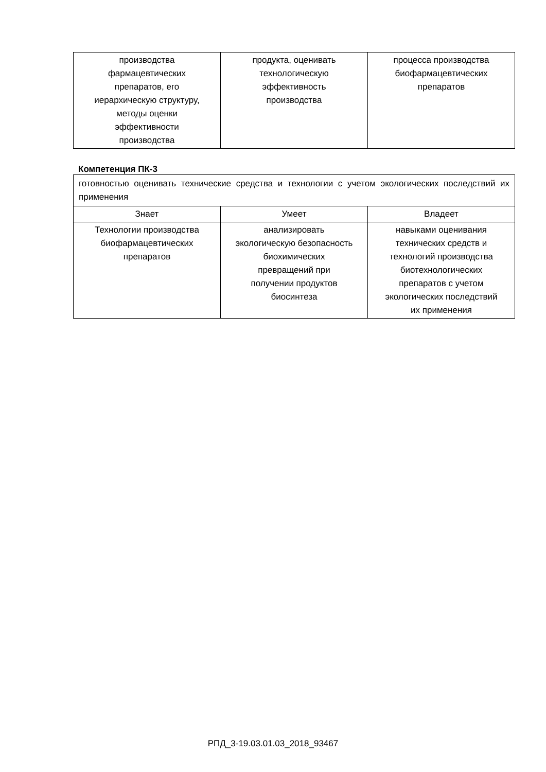| производства фармацевтических препаратов, его иерархическую структуру, методы оценки эффективности производства | продукта, оценивать технологическую эффективность производства | процесса производства биофармацевтических препаратов |
Компетенция ПК-3
| готовностью оценивать технические средства и технологии с учетом экологических последствий их применения | | |
| Знает | Умеет | Владеет |
| Технологии производства биофармацевтических препаратов | анализировать экологическую безопасность биохимических превращений при получении продуктов биосинтеза | навыками оценивания технических средств и технологий производства биотехнологических препаратов с учетом экологических последствий их применения |
РПД_3-19.03.01.03_2018_93467